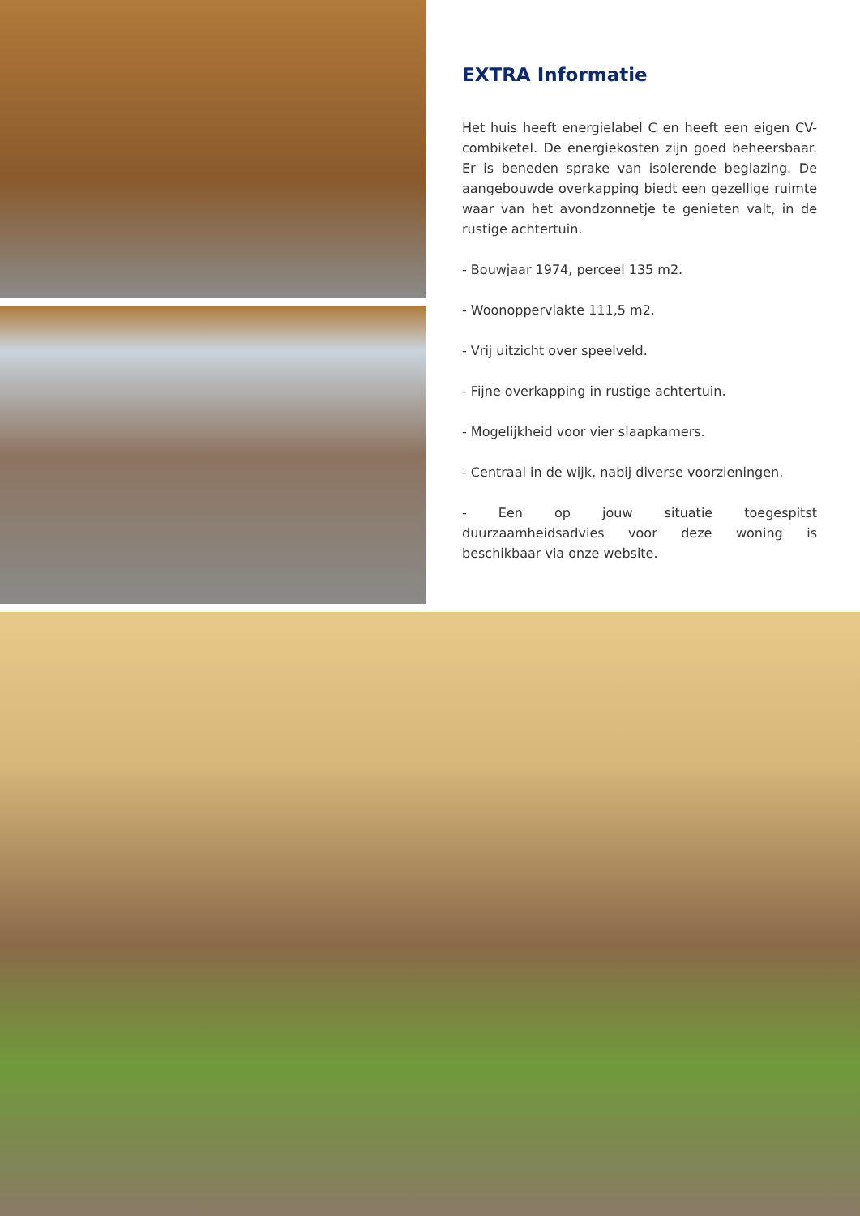EXTRA Informatie
Het huis heeft energielabel C en heeft een eigen CV-combiketel. De energiekosten zijn goed beheersbaar. Er is beneden sprake van isolerende beglazing. De aangebouwde overkapping biedt een gezellige ruimte waar van het avondzonnetje te genieten valt, in de rustige achtertuin.
- Bouwjaar 1974, perceel 135 m2.
- Woonoppervlakte 111,5 m2.
- Vrij uitzicht over speelveld.
- Fijne overkapping in rustige achtertuin.
- Mogelijkheid voor vier slaapkamers.
- Centraal in de wijk, nabij diverse voorzieningen.
- Een op jouw situatie toegespitst duurzaamheidsadvies voor deze woning is beschikbaar via onze website.